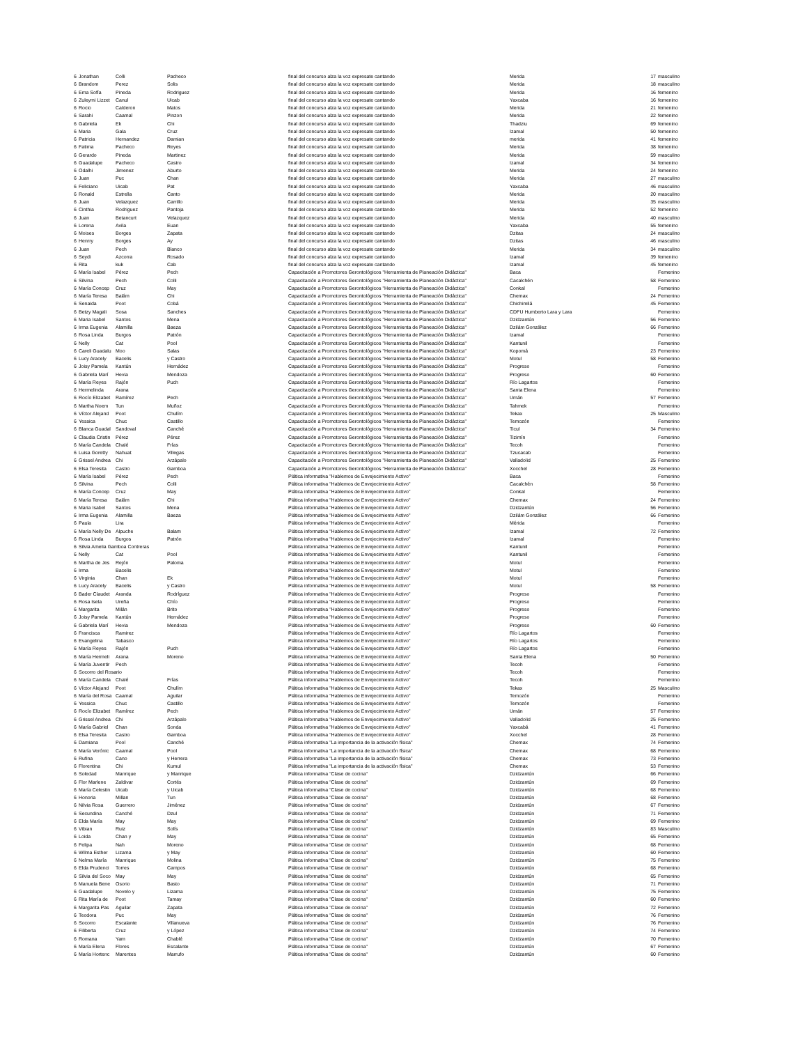| 6 | Jonathan | Colli | Pacheco | final del concurso alza la voz expresate cantando | Merida | 17 | masculino |
| 6 | Brandom | Perez | Solis | final del concurso alza la voz expresate cantando | Merida | 18 | masculino |
| 6 | Ema Sofía | Pineda | Rodriguez | final del concurso alza la voz expresate cantando | Merida | 16 | femenino |
| 6 | Zuleymi Lizzet | Canul | Uicab | final del concurso alza la voz expresate cantando | Yaxcaba | 16 | femenino |
| 6 | Rocio | Calderon | Matos | final del concurso alza la voz expresate cantando | Merida | 21 | femenino |
| 6 | Sarahi | Caamal | Pinzon | final del concurso alza la voz expresate cantando | Merida | 22 | femenino |
| 6 | Gabriela | Ek | Chi | final del concurso alza la voz expresate cantando | Thadziu | 69 | femenino |
| 6 | Maria | Gala | Cruz | final del concurso alza la voz expresate cantando | Izamal | 50 | femenino |
| 6 | Patricia | Hernandez | Damian | final del concurso alza la voz expresate cantando | merida | 41 | femenino |
| 6 | Fatima | Pacheco | Reyes | final del concurso alza la voz expresate cantando | Merida | 38 | femenino |
| 6 | Gerardo | Pineda | Martinez | final del concurso alza la voz expresate cantando | Merida | 59 | masculino |
| 6 | Guadalupe | Pacheco | Castro | final del concurso alza la voz expresate cantando | Izamal | 34 | femenino |
| 6 | Odalhi | Jimenez | Aburto | final del concurso alza la voz expresate cantando | Merida | 24 | femenino |
| 6 | Juan | Puc | Chan | final del concurso alza la voz expresate cantando | Merida | 27 | masculino |
| 6 | Feliciano | Uicab | Pat | final del concurso alza la voz expresate cantando | Yaxcaba | 46 | masculino |
| 6 | Ronald | Estrella | Canto | final del concurso alza la voz expresate cantando | Merida | 20 | masculino |
| 6 | Juan | Velazquez | Carrillo | final del concurso alza la voz expresate cantando | Merida | 35 | masculino |
| 6 | Cinthia | Rodriguez | Pantoja | final del concurso alza la voz expresate cantando | Merida | 52 | femenino |
| 6 | Juan | Betancurt | Velazquez | final del concurso alza la voz expresate cantando | Merida | 40 | masculino |
| 6 | Lorena | Avila | Euan | final del concurso alza la voz expresate cantando | Yaxcaba | 55 | femenino |
| 6 | Moises | Borges | Zapata | final del concurso alza la voz expresate cantando | Dzitas | 24 | masculino |
| 6 | Henrry | Borges | Ay | final del concurso alza la voz expresate cantando | Dzitas | 46 | masculino |
| 6 | Juan | Pech | Blanco | final del concurso alza la voz expresate cantando | Merida | 34 | masculino |
| 6 | Seydi | Azcorra | Rosado | final del concurso alza la voz expresate cantando | Izamal | 39 | femenino |
| 6 | Rita | kuk | Cab | final del concurso alza la voz expresate cantando | Izamal | 45 | femenino |
| 6 | María Isabel | Pérez | Pech | Capacitación a Promotores Gerontológicos "Herramienta de Planeación Didáctica" | Baca | | Femenino |
| 6 | Silvina | Pech | Colli | Capacitación a Promotores Gerontológicos "Herramienta de Planeación Didáctica" | Cacalchén | 58 | Femenino |
| 6 | María Concep | Cruz | May | Capacitación a Promotores Gerontológicos "Herramienta de Planeación Didáctica" | Conkal | | Femenino |
| 6 | María Teresa | Balám | Chi | Capacitación a Promotores Gerontológicos "Herramienta de Planeación Didáctica" | Chemax | 24 | Femenino |
| 6 | Senaida | Poot | Cobá | Capacitación a Promotores Gerontológicos "Herramienta de Planeación Didáctica" | Chichimilá | 45 | Femenino |
| 6 | Betzy Magali | Sosa | Sanches | Capacitación a Promotores Gerontológicos "Herramienta de Planeación Didáctica" | CDFU Humberto Lara y Lara | | Femenino |
| 6 | Maria Isabel | Santos | Mena | Capacitación a Promotores Gerontológicos "Herramienta de Planeación Didáctica" | Dzidzantún | 56 | Femenino |
| 6 | Irma Eugenia | Alamilla | Baeza | Capacitación a Promotores Gerontológicos "Herramienta de Planeación Didáctica" | Dzilám González | 66 | Femenino |
| 6 | Rosa Linda | Burgos | Patrón | Capacitación a Promotores Gerontológicos "Herramienta de Planeación Didáctica" | Izamal | | Femenino |
| 6 | Nelly | Cat | Pool | Capacitación a Promotores Gerontológicos "Herramienta de Planeación Didáctica" | Kantunil | | Femenino |
| 6 | Careli Guadalu | Moo | Salas | Capacitación a Promotores Gerontológicos "Herramienta de Planeación Didáctica" | Kopomá | 23 | Femenino |
| 6 | Lucy Aracely | Bacelis | y Castro | Capacitación a Promotores Gerontológicos "Herramienta de Planeación Didáctica" | Motul | 58 | Femenino |
| 6 | Joisy Pamela | Kantún | Hernádez | Capacitación a Promotores Gerontológicos "Herramienta de Planeación Didáctica" | Progreso | | Femenino |
| 6 | Gabriela Marí | Hevia | Mendoza | Capacitación a Promotores Gerontológicos "Herramienta de Planeación Didáctica" | Progreso | 60 | Femenino |
| 6 | María Reyes | Rajón | Puch | Capacitación a Promotores Gerontológicos "Herramienta de Planeación Didáctica" | Río Lagartos | | Femenino |
| 6 | Hermelinda | Arana | | Capacitación a Promotores Gerontológicos "Herramienta de Planeación Didáctica" | Santa Elena | | Femenino |
| 6 | Rocío Elizabet | Ramírez | Pech | Capacitación a Promotores Gerontológicos "Herramienta de Planeación Didáctica" | Umán | 57 | Femenino |
| 6 | Martha Noem | Tun | Muñoz | Capacitación a Promotores Gerontológicos "Herramienta de Planeación Didáctica" | Tahmek | | Femenino |
| 6 | Víctor Alejand | Poot | Chulím | Capacitación a Promotores Gerontológicos "Herramienta de Planeación Didáctica" | Tekax | 25 | Masculino |
| 6 | Yessica | Chuc | Castillo | Capacitación a Promotores Gerontológicos "Herramienta de Planeación Didáctica" | Temozón | | Femenino |
| 6 | Blanca Guadal | Sandoval | Canché | Capacitación a Promotores Gerontológicos "Herramienta de Planeación Didáctica" | Ticul | 34 | Femenino |
| 6 | Claudia Cristin | Pérez | Pérez | Capacitación a Promotores Gerontológicos "Herramienta de Planeación Didáctica" | Tizimín | | Femenino |
| 6 | María Candela | Chalé | Frías | Capacitación a Promotores Gerontológicos "Herramienta de Planeación Didáctica" | Tecoh | | Femenino |
| 6 | Luisa Goretty | Nahuat | Villegas | Capacitación a Promotores Gerontológicos "Herramienta de Planeación Didáctica" | Tzucacab | | Femenino |
| 6 | Grissel Andrea | Chi | Arzápalo | Capacitación a Promotores Gerontológicos "Herramienta de Planeación Didáctica" | Valladolid | 25 | Femenino |
| 6 | Elsa Teresita | Castro | Gamboa | Capacitación a Promotores Gerontológicos "Herramienta de Planeación Didáctica" | Xocchel | 28 | Femenino |
| 6 | María Isabel | Pérez | Pech | Plática informativa "Hablemos de Envejecimiento Activo" | Baca | | Femenino |
| 6 | Silvina | Pech | Colli | Plática informativa "Hablemos de Envejecimiento Activo" | Cacalchén | 58 | Femenino |
| 6 | María Concep | Cruz | May | Plática informativa "Hablemos de Envejecimiento Activo" | Conkal | | Femenino |
| 6 | María Teresa | Balám | Chi | Plática informativa "Hablemos de Envejecimiento Activo" | Chemax | 24 | Femenino |
| 6 | Maria Isabel | Santos | Mena | Plática informativa "Hablemos de Envejecimiento Activo" | Dzidzantún | 56 | Femenino |
| 6 | Irma Eugenia | Alamilla | Baeza | Plática informativa "Hablemos de Envejecimiento Activo" | Dzilám González | 66 | Femenino |
| 6 | Paula | Lira | | Plática informativa "Hablemos de Envejecimiento Activo" | Mérida | | Femenino |
| 6 | María Nelly De | Alpuche | Balam | Plática informativa "Hablemos de Envejecimiento Activo" | Izamal | 72 | Femenino |
| 6 | Rosa Linda | Burgos | Patrón | Plática informativa "Hablemos de Envejecimiento Activo" | Izamal | | Femenino |
| 6 | Silvia Amelia Gamboa Contreras | | | Plática informativa "Hablemos de Envejecimiento Activo" | Kantunil | | Femenino |
| 6 | Nelly | Cat | Pool | Plática informativa "Hablemos de Envejecimiento Activo" | Kantunil | | Femenino |
| 6 | Martha de Jes | Rejón | Paloma | Plática informativa "Hablemos de Envejecimiento Activo" | Motul | | Femenino |
| 6 | Irma | Bacelis | | Plática informativa "Hablemos de Envejecimiento Activo" | Motul | | Femenino |
| 6 | Virginia | Chan | Ek | Plática informativa "Hablemos de Envejecimiento Activo" | Motul | | Femenino |
| 6 | Lucy Aracely | Bacelis | y Castro | Plática informativa "Hablemos de Envejecimiento Activo" | Motul | 58 | Femenino |
| 6 | Bader Claudet | Aranda | Rodríguez | Plática informativa "Hablemos de Envejecimiento Activo" | Progreso | | Femenino |
| 6 | Rosa Isela | Ureña | Chío | Plática informativa "Hablemos de Envejecimiento Activo" | Progreso | | Femenino |
| 6 | Margarita | Milán | Brito | Plática informativa "Hablemos de Envejecimiento Activo" | Progreso | | Femenino |
| 6 | Joisy Pamela | Kantún | Hernádez | Plática informativa "Hablemos de Envejecimiento Activo" | Progreso | | Femenino |
| 6 | Gabriela Marí | Hevia | Mendoza | Plática informativa "Hablemos de Envejecimiento Activo" | Progreso | 60 | Femenino |
| 6 | Francisca | Ramirez | | Plática informativa "Hablemos de Envejecimiento Activo" | Río Lagartos | | Femenino |
| 6 | Evangelina | Tabasco | | Plática informativa "Hablemos de Envejecimiento Activo" | Río Lagartos | | Femenino |
| 6 | María Reyes | Rajón | Puch | Plática informativa "Hablemos de Envejecimiento Activo" | Río Lagartos | | Femenino |
| 6 | María Hermeli | Arana | Moreno | Plática informativa "Hablemos de Envejecimiento Activo" | Santa Elena | 50 | Femenino |
| 6 | María Juventir | Pech | | Plática informativa "Hablemos de Envejecimiento Activo" | Tecoh | | Femenino |
| 6 | Socorro del Rosario | | | Plática informativa "Hablemos de Envejecimiento Activo" | Tecoh | | Femenino |
| 6 | María Candela | Chalé | Frías | Plática informativa "Hablemos de Envejecimiento Activo" | Tecoh | | Femenino |
| 6 | Víctor Alejand | Poot | Chulím | Plática informativa "Hablemos de Envejecimiento Activo" | Tekax | 25 | Masculino |
| 6 | María del Rosa | Caamal | Aguilar | Plática informativa "Hablemos de Envejecimiento Activo" | Temozón | | Femenino |
| 6 | Yessica | Chuc | Castillo | Plática informativa "Hablemos de Envejecimiento Activo" | Temozón | | Femenino |
| 6 | Rocío Elizabet | Ramírez | Pech | Plática informativa "Hablemos de Envejecimiento Activo" | Umán | 57 | Femenino |
| 6 | Grissel Andrea | Chi | Arzápalo | Plática informativa "Hablemos de Envejecimiento Activo" | Valladolid | 25 | Femenino |
| 6 | María Gabriel | Chan | Sonda | Plática informativa "Hablemos de Envejecimiento Activo" | Yaxcabá | 41 | Femenino |
| 6 | Elsa Teresita | Castro | Gamboa | Plática informativa "Hablemos de Envejecimiento Activo" | Xocchel | 28 | Femenino |
| 6 | Damiana | Pool | Canché | Plática informativa "La importancia de la activación física" | Chemax | 74 | Femenino |
| 6 | María Verónic | Caamal | Pool | Plática informativa "La importancia de la activación física" | Chemax | 68 | Femenino |
| 6 | Rufina | Cano | y Herrera | Plática informativa "La importancia de la activación física" | Chemax | 73 | Femenino |
| 6 | Florentina | Chi | Kumul | Plática informativa "La importancia de la activación física" | Chemax | 53 | Femenino |
| 6 | Soledad | Manrique | y Manrique | Plática informativa "Clase de cocina" | Dzidzantún | 66 | Femenino |
| 6 | Flor Marlene | Zaldivar | Cortés | Plática informativa "Clase de cocina" | Dzidzantún | 69 | Femenino |
| 6 | María Celestin | Uicab | y Uicab | Plática informativa "Clase de cocina" | Dzidzantún | 68 | Femenino |
| 6 | Honoria | Millan | Tun | Plática informativa "Clase de cocina" | Dzidzantún | 68 | Femenino |
| 6 | Nilvia Rosa | Guerrero | Jiménez | Plática informativa "Clase de cocina" | Dzidzantún | 67 | Femenino |
| 6 | Secundina | Canché | Dzul | Plática informativa "Clase de cocina" | Dzidzantún | 71 | Femenino |
| 6 | Elda María | May | May | Plática informativa "Clase de cocina" | Dzidzantún | 69 | Femenino |
| 6 | Vibian | Ruiz | Solís | Plática informativa "Clase de cocina" | Dzidzantún | 83 | Masculino |
| 6 | Loida | Chan y | May | Plática informativa "Clase de cocina" | Dzidzantún | 65 | Femenino |
| 6 | Felipa | Nah | Moreno | Plática informativa "Clase de cocina" | Dzidzantún | 68 | Femenino |
| 6 | Wilma Esther | Lizama | y May | Plática informativa "Clase de cocina" | Dzidzantún | 60 | Femenino |
| 6 | Nelma María | Manrique | Molina | Plática informativa "Clase de cocina" | Dzidzantún | 75 | Femenino |
| 6 | Elda Prudenci | Torres | Campos | Plática informativa "Clase de cocina" | Dzidzantún | 68 | Femenino |
| 6 | Silvia del Soco | May | May | Plática informativa "Clase de cocina" | Dzidzantún | 65 | Femenino |
| 6 | Manuela Bene | Osorio | Basto | Plática informativa "Clase de cocina" | Dzidzantún | 71 | Femenino |
| 6 | Guadalupe | Novelo y | Lizama | Plática informativa "Clase de cocina" | Dzidzantún | 75 | Femenino |
| 6 | Rita María de | Poot | Tamay | Plática informativa "Clase de cocina" | Dzidzantún | 60 | Femenino |
| 6 | Margarita Pas | Aguilar | Zapata | Plática informativa "Clase de cocina" | Dzidzantún | 72 | Femenino |
| 6 | Teodora | Puc | May | Plática informativa "Clase de cocina" | Dzidzantún | 76 | Femenino |
| 6 | Socorro | Escalante | Villanueva | Plática informativa "Clase de cocina" | Dzidzantún | 76 | Femenino |
| 6 | Filiberta | Cruz | y López | Plática informativa "Clase de cocina" | Dzidzantún | 74 | Femenino |
| 6 | Romana | Yam | Chablé | Plática informativa "Clase de cocina" | Dzidzantún | 70 | Femenino |
| 6 | María Elena | Flores | Escalante | Plática informativa "Clase de cocina" | Dzidzantún | 67 | Femenino |
| 6 | María Hortenc | Marentes | Marrufo | Plática informativa "Clase de cocina" | Dzidzantún | 60 | Femenino |